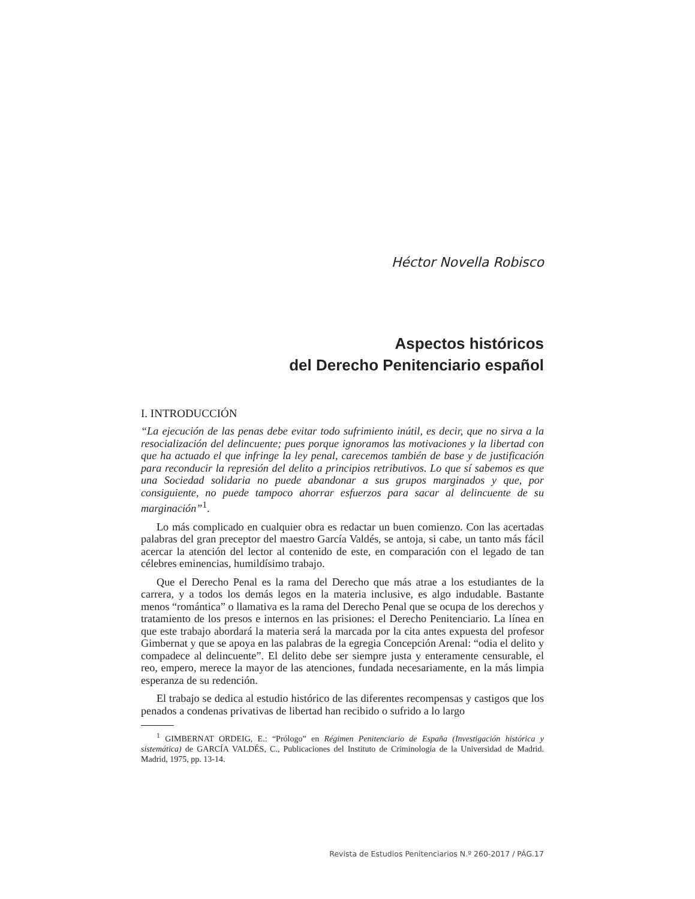Héctor Novella Robisco
Aspectos históricos
del Derecho Penitenciario español
I. INTRODUCCIÓN
“La ejecución de las penas debe evitar todo sufrimiento inútil, es decir, que no sirva a la resocialización del delincuente; pues porque ignoramos las motivaciones y la libertad con que ha actuado el que infringe la ley penal, carecemos también de base y de justificación para reconducir la represión del delito a principios retributivos. Lo que sí sabemos es que una Sociedad solidaria no puede abandonar a sus grupos marginados y que, por consiguiente, no puede tampoco ahorrar esfuerzos para sacar al delincuente de su marginación”<sup>1</sup>.
Lo más complicado en cualquier obra es redactar un buen comienzo. Con las acertadas palabras del gran preceptor del maestro García Valdés, se antoja, si cabe, un tanto más fácil acercar la atención del lector al contenido de este, en comparación con el legado de tan célebres eminencias, humildísimo trabajo.
Que el Derecho Penal es la rama del Derecho que más atrae a los estudiantes de la carrera, y a todos los demás legos en la materia inclusive, es algo indudable. Bastante menos “romántica” o llamativa es la rama del Derecho Penal que se ocupa de los derechos y tratamiento de los presos e internos en las prisiones: el Derecho Penitenciario. La línea en que este trabajo abordará la materia será la marcada por la cita antes expuesta del profesor Gimbernat y que se apoya en las palabras de la egregia Concepción Arenal: “odia el delito y compadece al delincuente”. El delito debe ser siempre justa y enteramente censurable, el reo, empero, merece la mayor de las atenciones, fundada necesariamente, en la más limpia esperanza de su redención.
El trabajo se dedica al estudio histórico de las diferentes recompensas y castigos que los penados a condenas privativas de libertad han recibido o sufrido a lo largo
<sup>1</sup> GIMBERNAT ORDEIG, E.: “Prólogo” en Régimen Penitenciario de España (Investigación histórica y sistemática) de GARCÍA VALDÉS, C., Publicaciones del Instituto de Criminología de la Universidad de Madrid. Madrid, 1975, pp. 13-14.
Revista de Estudios Penitenciarios N.º 260-2017 / PÁG.17